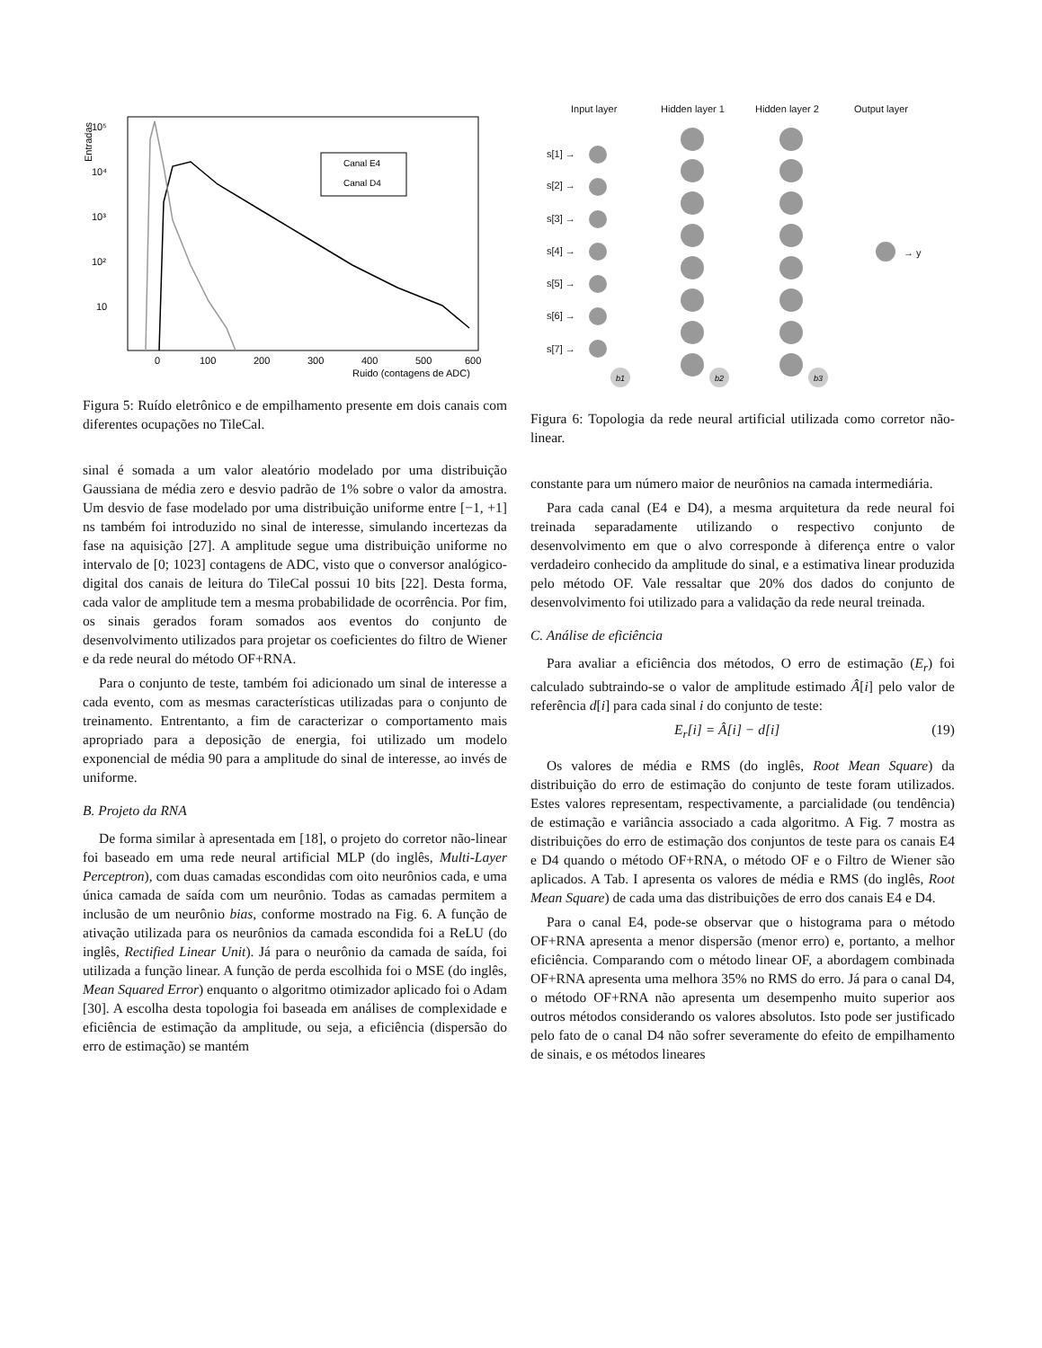10⁵
10⁴
10³
10²
10
Canal E4
Canal D4
0
100
200
300
400
500
600
Ruido (contagens de ADC)
Entradas
Figura 5: Ruído eletrônico e de empilhamento presente em dois canais com diferentes ocupações no TileCal.
sinal é somada a um valor aleatório modelado por uma distribuição Gaussiana de média zero e desvio padrão de 1% sobre o valor da amostra. Um desvio de fase modelado por uma distribuição uniforme entre [−1, +1] ns também foi introduzido no sinal de interesse, simulando incertezas da fase na aquisição [27]. A amplitude segue uma distribuição uniforme no intervalo de [0; 1023] contagens de ADC, visto que o conversor analógico-digital dos canais de leitura do TileCal possui 10 bits [22]. Desta forma, cada valor de amplitude tem a mesma probabilidade de ocorrência. Por fim, os sinais gerados foram somados aos eventos do conjunto de desenvolvimento utilizados para projetar os coeficientes do filtro de Wiener e da rede neural do método OF+RNA.
Para o conjunto de teste, também foi adicionado um sinal de interesse a cada evento, com as mesmas características utilizadas para o conjunto de treinamento. Entrentanto, a fim de caracterizar o comportamento mais apropriado para a deposição de energia, foi utilizado um modelo exponencial de média 90 para a amplitude do sinal de interesse, ao invés de uniforme.
B. Projeto da RNA
De forma similar à apresentada em [18], o projeto do corretor não-linear foi baseado em uma rede neural artificial MLP (do inglês, Multi-Layer Perceptron), com duas camadas escondidas com oito neurônios cada, e uma única camada de saída com um neurônio. Todas as camadas permitem a inclusão de um neurônio bias, conforme mostrado na Fig. 6. A função de ativação utilizada para os neurônios da camada escondida foi a ReLU (do inglês, Rectified Linear Unit). Já para o neurônio da camada de saída, foi utilizada a função linear. A função de perda escolhida foi o MSE (do inglês, Mean Squared Error) enquanto o algoritmo otimizador aplicado foi o Adam [30]. A escolha desta topologia foi baseada em análises de complexidade e eficiência de estimação da amplitude, ou seja, a eficiência (dispersão do erro de estimação) se mantém
Input layer
Hidden layer 1
Hidden layer 2
Output layer
s[1] →
s[2] →
s[3] →
s[4] →
s[5] →
s[6] →
s[7] →
→ y
b1
b2
b3
Figura 6: Topologia da rede neural artificial utilizada como corretor não-linear.
constante para um número maior de neurônios na camada intermediária.
Para cada canal (E4 e D4), a mesma arquitetura da rede neural foi treinada separadamente utilizando o respectivo conjunto de desenvolvimento em que o alvo corresponde à diferença entre o valor verdadeiro conhecido da amplitude do sinal, e a estimativa linear produzida pelo método OF. Vale ressaltar que 20% dos dados do conjunto de desenvolvimento foi utilizado para a validação da rede neural treinada.
C. Análise de eficiência
Para avaliar a eficiência dos métodos, O erro de estimação (E<sub>r</sub>) foi calculado subtraindo-se o valor de amplitude estimado Â[i] pelo valor de referência d[i] para cada sinal i do conjunto de teste:
E<sub>r</sub>[i] = Â[i] − d[i] (19)
Os valores de média e RMS (do inglês, Root Mean Square) da distribuição do erro de estimação do conjunto de teste foram utilizados. Estes valores representam, respectivamente, a parcialidade (ou tendência) de estimação e variância associado a cada algoritmo. A Fig. 7 mostra as distribuições do erro de estimação dos conjuntos de teste para os canais E4 e D4 quando o método OF+RNA, o método OF e o Filtro de Wiener são aplicados. A Tab. I apresenta os valores de média e RMS (do inglês, Root Mean Square) de cada uma das distribuições de erro dos canais E4 e D4.
Para o canal E4, pode-se observar que o histograma para o método OF+RNA apresenta a menor dispersão (menor erro) e, portanto, a melhor eficiência. Comparando com o método linear OF, a abordagem combinada OF+RNA apresenta uma melhora 35% no RMS do erro. Já para o canal D4, o método OF+RNA não apresenta um desempenho muito superior aos outros métodos considerando os valores absolutos. Isto pode ser justificado pelo fato de o canal D4 não sofrer severamente do efeito de empilhamento de sinais, e os métodos lineares